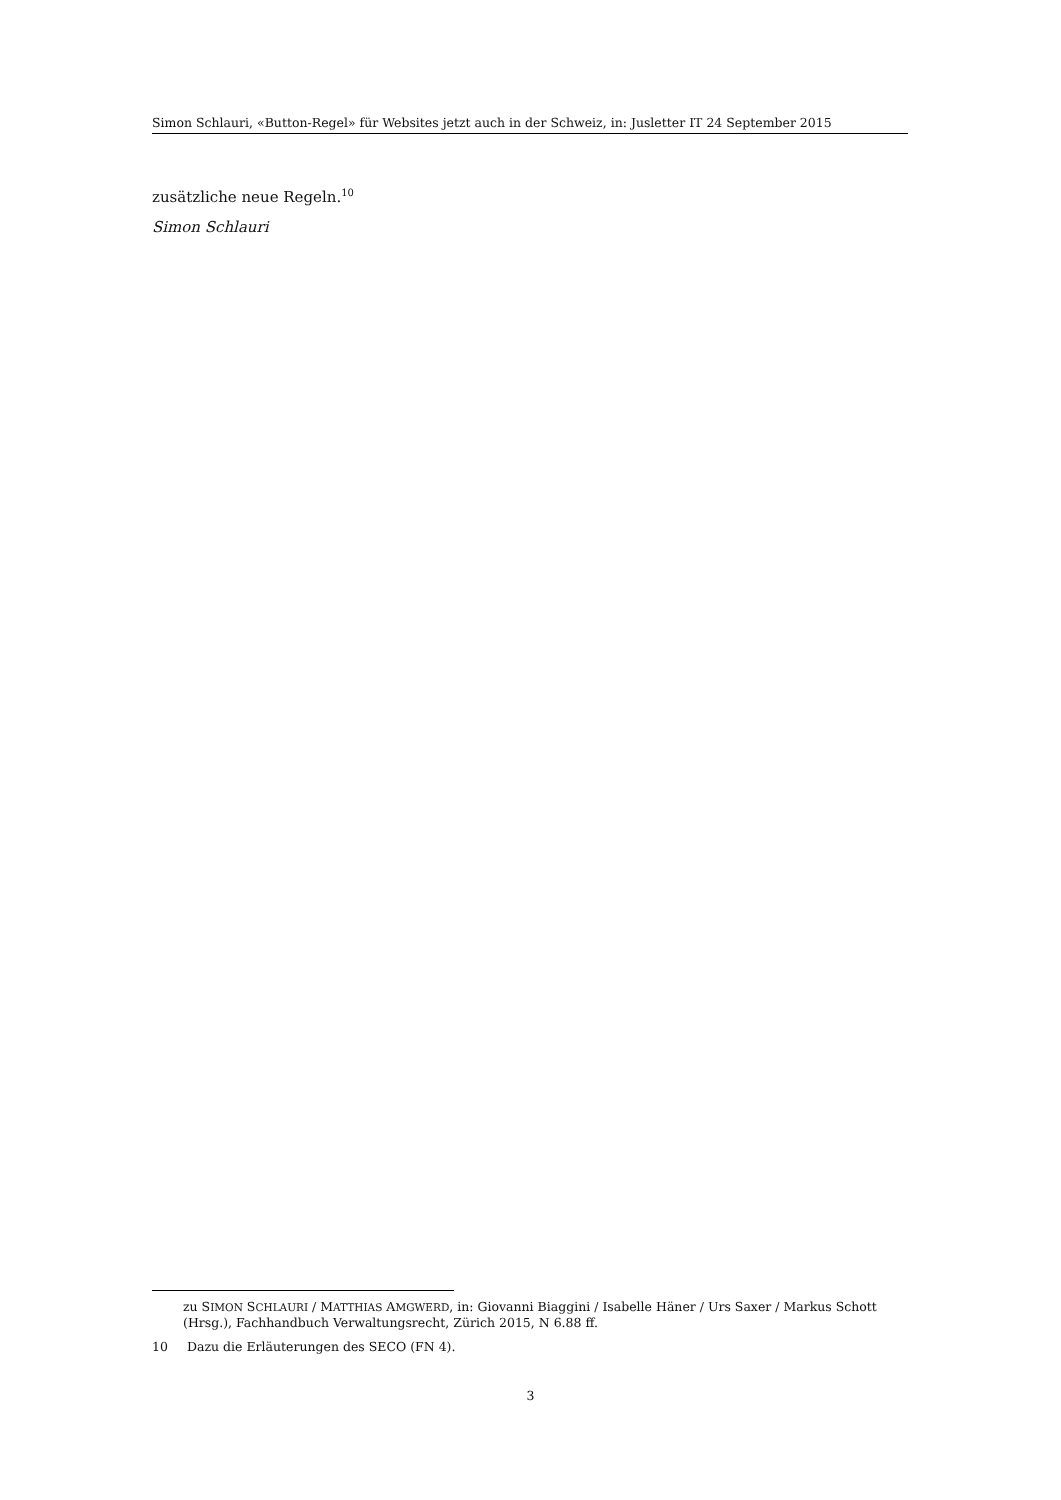Simon Schlauri, «Button-Regel» für Websites jetzt auch in der Schweiz, in: Jusletter IT 24 September 2015
zusätzliche neue Regeln.<sup>10</sup>
Simon Schlauri
zu SIMON SCHLAURI / MATTHIAS AMGWERD, in: Giovanni Biaggini / Isabelle Häner / Urs Saxer / Markus Schott (Hrsg.), Fachhandbuch Verwaltungsrecht, Zürich 2015, N 6.88 ff.
10 Dazu die Erläuterungen des SECO (FN 4).
3